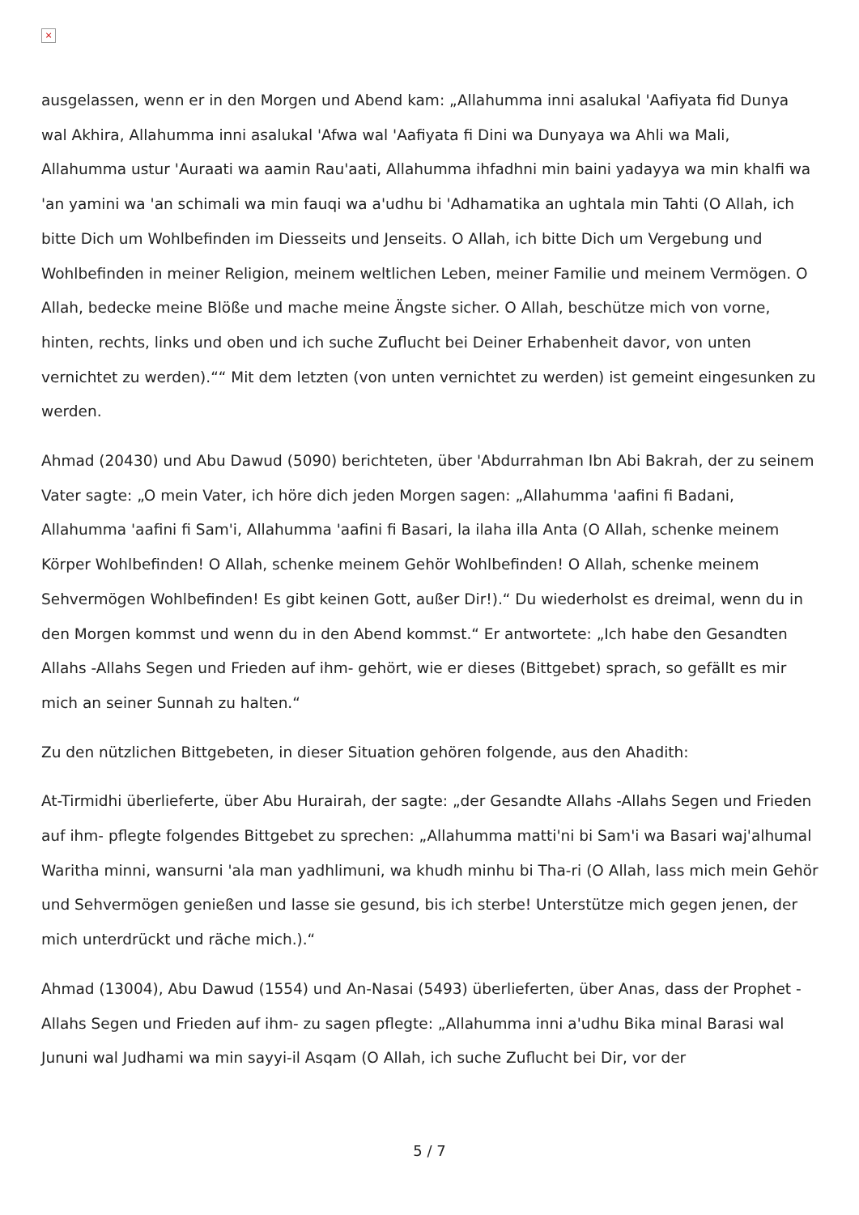×
ausgelassen, wenn er in den Morgen und Abend kam: „Allahumma inni asalukal 'Aafiyata fid Dunya wal Akhira, Allahumma inni asalukal 'Afwa wal 'Aafiyata fi Dini wa Dunyaya wa Ahli wa Mali, Allahumma ustur 'Auraati wa aamin Rau'aati, Allahumma ihfadhni min baini yadayya wa min khalfi wa 'an yamini wa 'an schimali wa min fauqi wa a'udhu bi 'Adhamatika an ughtala min Tahti (O Allah, ich bitte Dich um Wohlbefinden im Diesseits und Jenseits. O Allah, ich bitte Dich um Vergebung und Wohlbefinden in meiner Religion, meinem weltlichen Leben, meiner Familie und meinem Vermögen. O Allah, bedecke meine Blöße und mache meine Ängste sicher. O Allah, beschütze mich von vorne, hinten, rechts, links und oben und ich suche Zuflucht bei Deiner Erhabenheit davor, von unten vernichtet zu werden).““ Mit dem letzten (von unten vernichtet zu werden) ist gemeint eingesunken zu werden.
Ahmad (20430) und Abu Dawud (5090) berichteten, über 'Abdurrahman Ibn Abi Bakrah, der zu seinem Vater sagte: „O mein Vater, ich höre dich jeden Morgen sagen: „Allahumma 'aafini fi Badani, Allahumma 'aafini fi Sam'i, Allahumma 'aafini fi Basari, la ilaha illa Anta (O Allah, schenke meinem Körper Wohlbefinden! O Allah, schenke meinem Gehör Wohlbefinden! O Allah, schenke meinem Sehvermögen Wohlbefinden! Es gibt keinen Gott, außer Dir!).“ Du wiederholst es dreimal, wenn du in den Morgen kommst und wenn du in den Abend kommst.“ Er antwortete: „Ich habe den Gesandten Allahs -Allahs Segen und Frieden auf ihm- gehört, wie er dieses (Bittgebet) sprach, so gefällt es mir mich an seiner Sunnah zu halten.“
Zu den nützlichen Bittgebeten, in dieser Situation gehören folgende, aus den Ahadith:
At-Tirmidhi überlieferte, über Abu Hurairah, der sagte: „der Gesandte Allahs -Allahs Segen und Frieden auf ihm- pflegte folgendes Bittgebet zu sprechen: „Allahumma matti'ni bi Sam'i wa Basari waj'alhumal Waritha minni, wansurni 'ala man yadhlimuni, wa khudh minhu bi Tha-ri (O Allah, lass mich mein Gehör und Sehvermögen genießen und lasse sie gesund, bis ich sterbe! Unterstütze mich gegen jenen, der mich unterdrückt und räche mich.).“
Ahmad (13004), Abu Dawud (1554) und An-Nasai (5493) überlieferten, über Anas, dass der Prophet -Allahs Segen und Frieden auf ihm- zu sagen pflegte: „Allahumma inni a'udhu Bika minal Barasi wal Jununi wal Judhami wa min sayyi-il Asqam (O Allah, ich suche Zuflucht bei Dir, vor der
5 / 7